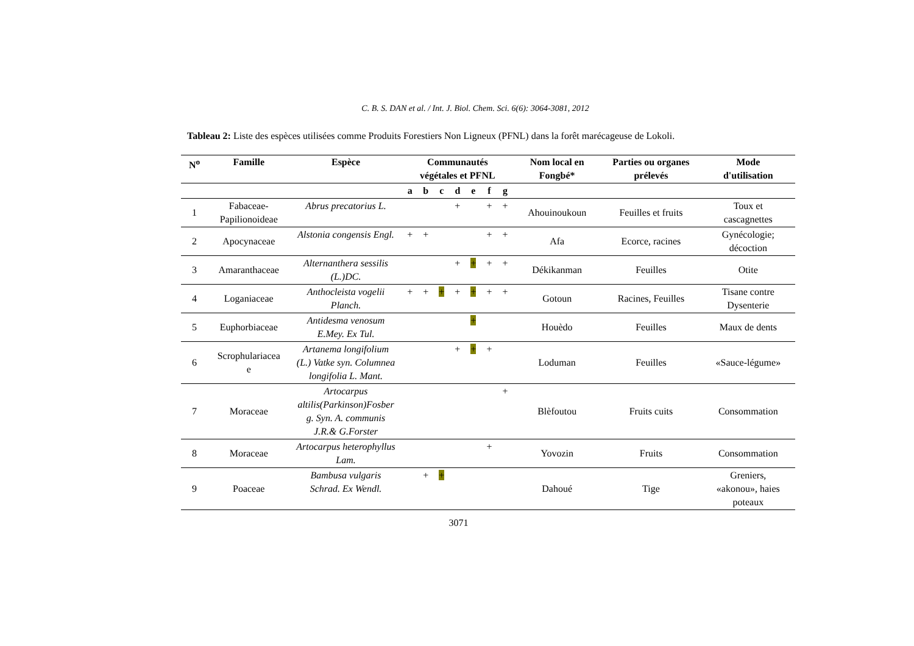C. B. S. DAN et al. / Int. J. Biol. Chem. Sci. 6(6): 3064-3081, 2012
Tableau 2: Liste des espèces utilisées comme Produits Forestiers Non Ligneux (PFNL) dans la forêt marécageuse de Lokoli.
| N<sup>o</sup> | Famille | Espèce | Communautés végétales et PFNL | | | | | | | Nom local en Fongbé* | Parties ou organes prélevés | Mode d'utilisation |
| --- | --- | --- | --- | --- | --- | --- | --- | --- | --- | --- | --- | --- |
| | | | a | b | c | d | e | f | g | | | |
| 1 | Fabaceae- Papilionoideae | Abrus precatorius L. | | | | + | | + | + | Ahouinoukoun | Feuilles et fruits | Toux et cascagnettes |
| 2 | Apocynaceae | Alstonia congensis Engl. | + | + | | | | + | + | Afa | Ecorce, racines | Gynécologie; décoction |
| 3 | Amaranthaceae | Alternanthera sessilis (L.)DC. | | | | + | + | + | + | Dékikanman | Feuilles | Otite |
| 4 | Loganiaceae | Anthocleista vogelii Planch. | + | + | + | + | + | + | + | Gotoun | Racines, Feuilles | Tisane contre Dysenterie |
| 5 | Euphorbiaceae | Antidesma venosum E.Mey. Ex Tul. | | | | | + | | | Houèdo | Feuilles | Maux de dents |
| 6 | Scrophulariacea e | Artanema longifolium (L.) Vatke syn. Columnea longifolia L. Mant. | | | | + | + | + | | Loduman | Feuilles | «Sauce-légume» |
| 7 | Moraceae | Artocarpus altilis(Parkinson)Fosber g. Syn. A. communis J.R.& G.Forster | | | | | | | + | Blèfoutou | Fruits cuits | Consommation |
| 8 | Moraceae | Artocarpus heterophyllus Lam. | | | | | | + | | Yovozin | Fruits | Consommation |
| 9 | Poaceae | Bambusa vulgaris Schrad. Ex Wendl. | | + | + | | | | | Dahoué | Tige | Greniers, «akonou», haies poteaux |
3071